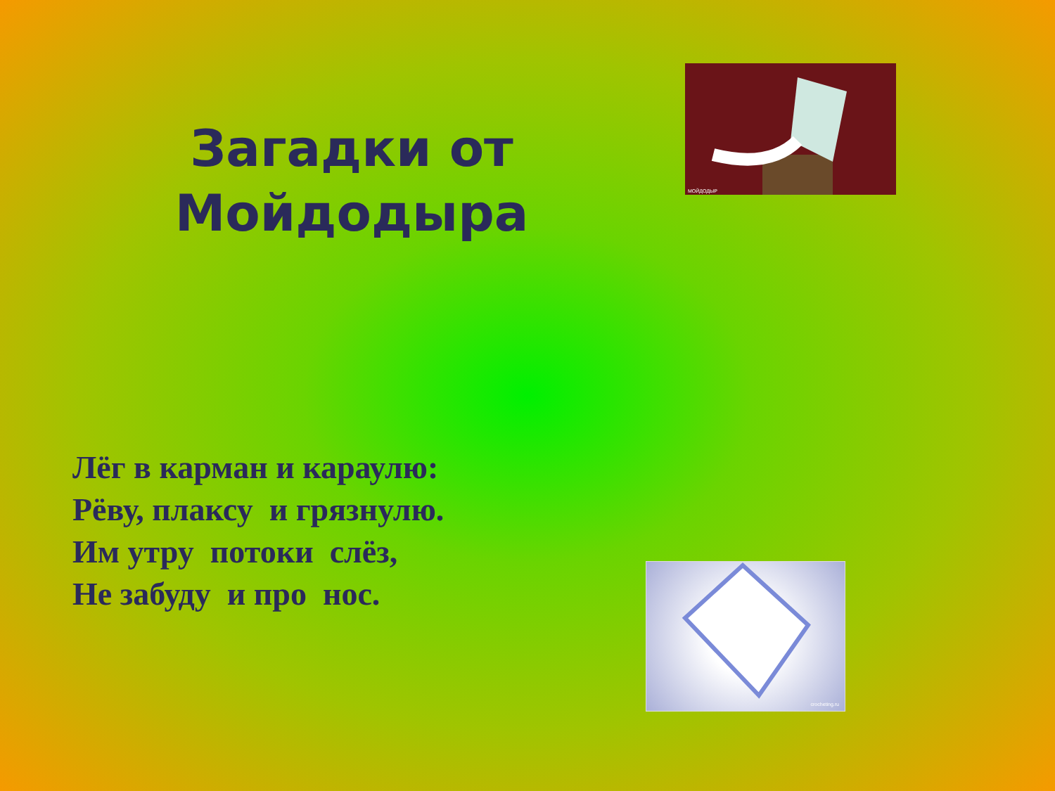Загадки от Мойдодыра
МОЙДОДЫР
Лёг в карман и караулю: Рёву, плаксу и грязнулю. Им утру потоки слёз, Не забуду и про нос.
crocheting.ru